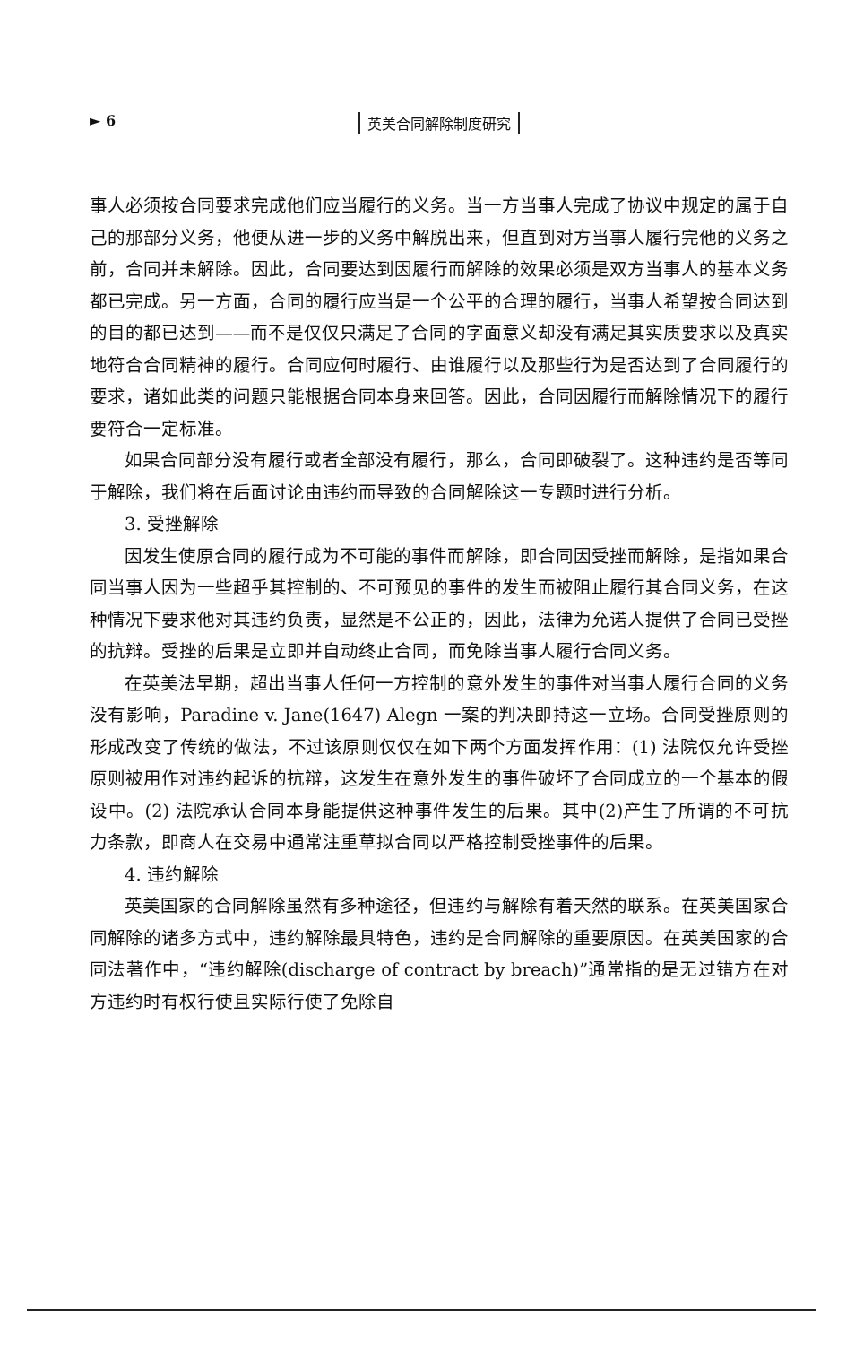► 6 英美合同解除制度研究
事人必须按合同要求完成他们应当履行的义务。当一方当事人完成了协议中规定的属于自己的那部分义务，他便从进一步的义务中解脱出来，但直到对方当事人履行完他的义务之前，合同并未解除。因此，合同要达到因履行而解除的效果必须是双方当事人的基本义务都已完成。另一方面，合同的履行应当是一个公平的合理的履行，当事人希望按合同达到的目的都已达到——而不是仅仅只满足了合同的字面意义却没有满足其实质要求以及真实地符合合同精神的履行。合同应何时履行、由谁履行以及那些行为是否达到了合同履行的要求，诸如此类的问题只能根据合同本身来回答。因此，合同因履行而解除情况下的履行要符合一定标准。
如果合同部分没有履行或者全部没有履行，那么，合同即破裂了。这种违约是否等同于解除，我们将在后面讨论由违约而导致的合同解除这一专题时进行分析。
3. 受挫解除
因发生使原合同的履行成为不可能的事件而解除，即合同因受挫而解除，是指如果合同当事人因为一些超乎其控制的、不可预见的事件的发生而被阻止履行其合同义务，在这种情况下要求他对其违约负责，显然是不公正的，因此，法律为允诺人提供了合同已受挫的抗辩。受挫的后果是立即并自动终止合同，而免除当事人履行合同义务。
在英美法早期，超出当事人任何一方控制的意外发生的事件对当事人履行合同的义务没有影响，Paradine v. Jane(1647) Alegn 一案的判决即持这一立场。合同受挫原则的形成改变了传统的做法，不过该原则仅仅在如下两个方面发挥作用：(1) 法院仅允许受挫原则被用作对违约起诉的抗辩，这发生在意外发生的事件破坏了合同成立的一个基本的假设中。(2) 法院承认合同本身能提供这种事件发生的后果。其中(2)产生了所谓的不可抗力条款，即商人在交易中通常注重草拟合同以严格控制受挫事件的后果。
4. 违约解除
英美国家的合同解除虽然有多种途径，但违约与解除有着天然的联系。在英美国家合同解除的诸多方式中，违约解除最具特色，违约是合同解除的重要原因。在英美国家的合同法著作中，“违约解除(discharge of contract by breach)”通常指的是无过错方在对方违约时有权行使且实际行使了免除自